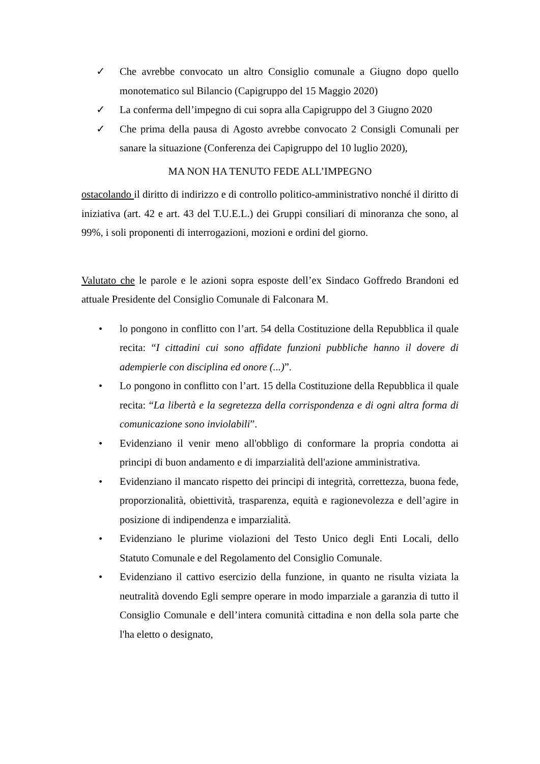✓ Che avrebbe convocato un altro Consiglio comunale a Giugno dopo quello monotematico sul Bilancio (Capigruppo del 15 Maggio 2020)
✓ La conferma dell’impegno di cui sopra alla Capigruppo del 3 Giugno 2020
✓ Che prima della pausa di Agosto avrebbe convocato 2 Consigli Comunali per sanare la situazione (Conferenza dei Capigruppo del 10 luglio 2020),
MA NON HA TENUTO FEDE ALL’IMPEGNO
ostacolando il diritto di indirizzo e di controllo politico-amministrativo nonché il diritto di iniziativa (art. 42 e art. 43 del T.U.E.L.) dei Gruppi consiliari di minoranza che sono, al 99%, i soli proponenti di interrogazioni, mozioni e ordini del giorno.
Valutato che le parole e le azioni sopra esposte dell’ex Sindaco Goffredo Brandoni ed attuale Presidente del Consiglio Comunale di Falconara M.
• lo pongono in conflitto con l’art. 54 della Costituzione della Repubblica il quale recita: “I cittadini cui sono affidate funzioni pubbliche hanno il dovere di adempierle con disciplina ed onore (...)”.
• Lo pongono in conflitto con l’art. 15 della Costituzione della Repubblica il quale recita: “La libertà e la segretezza della corrispondenza e di ogni altra forma di comunicazione sono inviolabili”.
• Evidenziano il venir meno all'obbligo di conformare la propria condotta ai principi di buon andamento e di imparzialità dell'azione amministrativa.
• Evidenziano il mancato rispetto dei principi di integrità, correttezza, buona fede, proporzionalità, obiettività, trasparenza, equità e ragionevolezza e dell’agire in posizione di indipendenza e imparzialità.
• Evidenziano le plurime violazioni del Testo Unico degli Enti Locali, dello Statuto Comunale e del Regolamento del Consiglio Comunale.
• Evidenziano il cattivo esercizio della funzione, in quanto ne risulta viziata la neutralità dovendo Egli sempre operare in modo imparziale a garanzia di tutto il Consiglio Comunale e dell’intera comunità cittadina e non della sola parte che l'ha eletto o designato,